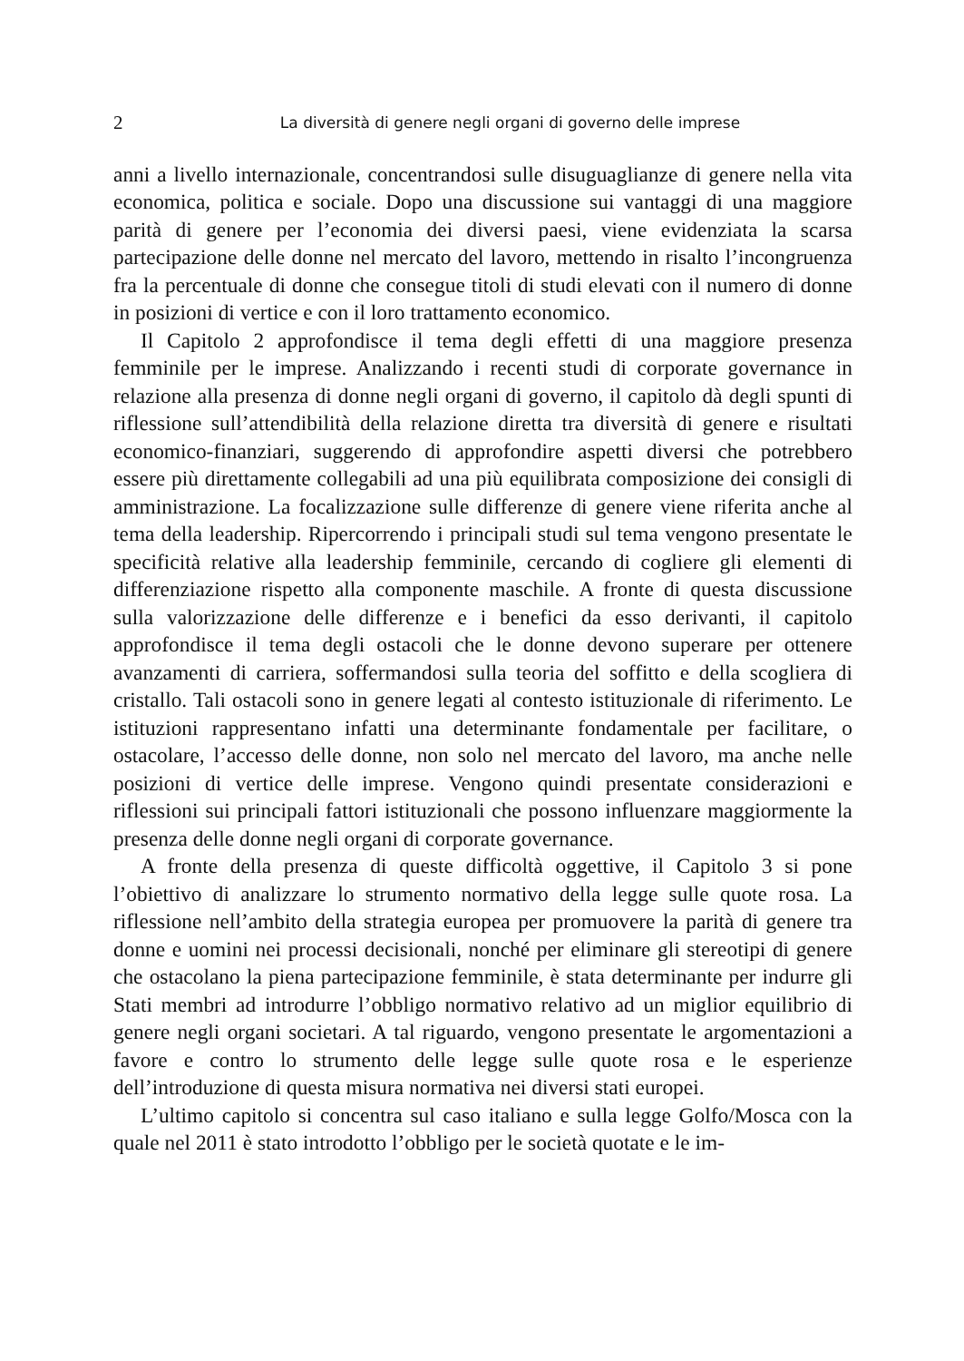2 La diversità di genere negli organi di governo delle imprese
anni a livello internazionale, concentrandosi sulle disuguaglianze di genere nella vita economica, politica e sociale. Dopo una discussione sui vantaggi di una maggiore parità di genere per l’economia dei diversi paesi, viene evidenziata la scarsa partecipazione delle donne nel mercato del lavoro, mettendo in risalto l’incongruenza fra la percentuale di donne che consegue titoli di studi elevati con il numero di donne in posizioni di vertice e con il loro trattamento economico.
Il Capitolo 2 approfondisce il tema degli effetti di una maggiore presenza femminile per le imprese. Analizzando i recenti studi di corporate governance in relazione alla presenza di donne negli organi di governo, il capitolo dà degli spunti di riflessione sull’attendibilità della relazione diretta tra diversità di genere e risultati economico-finanziari, suggerendo di approfondire aspetti diversi che potrebbero essere più direttamente collegabili ad una più equilibrata composizione dei consigli di amministrazione. La focalizzazione sulle differenze di genere viene riferita anche al tema della leadership. Ripercorrendo i principali studi sul tema vengono presentate le specificità relative alla leadership femminile, cercando di cogliere gli elementi di differenziazione rispetto alla componente maschile. A fronte di questa discussione sulla valorizzazione delle differenze e i benefici da esso derivanti, il capitolo approfondisce il tema degli ostacoli che le donne devono superare per ottenere avanzamenti di carriera, soffermandosi sulla teoria del soffitto e della scogliera di cristallo. Tali ostacoli sono in genere legati al contesto istituzionale di riferimento. Le istituzioni rappresentano infatti una determinante fondamentale per facilitare, o ostacolare, l’accesso delle donne, non solo nel mercato del lavoro, ma anche nelle posizioni di vertice delle imprese. Vengono quindi presentate considerazioni e riflessioni sui principali fattori istituzionali che possono influenzare maggiormente la presenza delle donne negli organi di corporate governance.
A fronte della presenza di queste difficoltà oggettive, il Capitolo 3 si pone l’obiettivo di analizzare lo strumento normativo della legge sulle quote rosa. La riflessione nell’ambito della strategia europea per promuovere la parità di genere tra donne e uomini nei processi decisionali, nonché per eliminare gli stereotipi di genere che ostacolano la piena partecipazione femminile, è stata determinante per indurre gli Stati membri ad introdurre l’obbligo normativo relativo ad un miglior equilibrio di genere negli organi societari. A tal riguardo, vengono presentate le argomentazioni a favore e contro lo strumento delle legge sulle quote rosa e le esperienze dell’introduzione di questa misura normativa nei diversi stati europei.
L’ultimo capitolo si concentra sul caso italiano e sulla legge Golfo/Mosca con la quale nel 2011 è stato introdotto l’obbligo per le società quotate e le im-